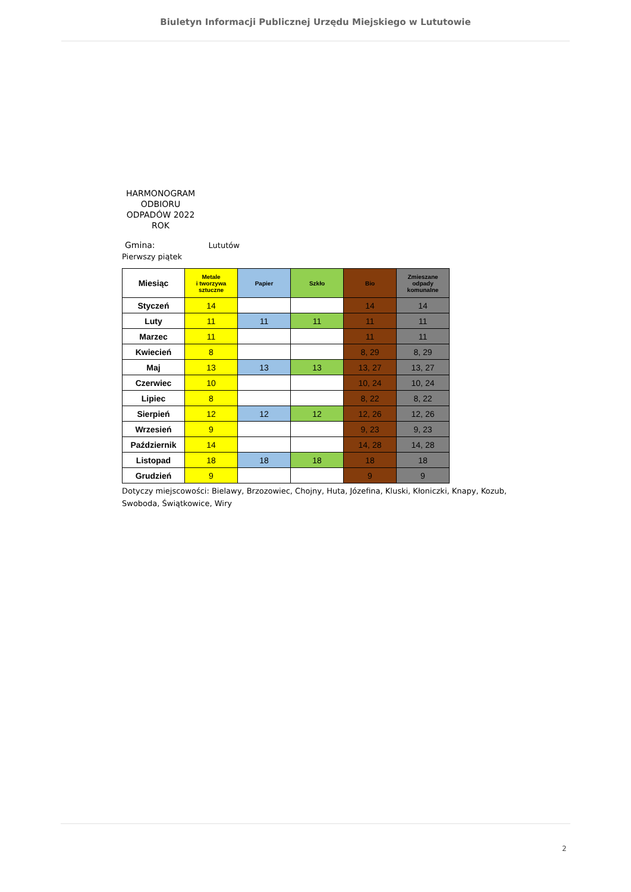Biuletyn Informacji Publicznej Urzędu Miejskiego w Lututowie
HARMONOGRAM ODBIORU ODPADÓW 2022 ROK
Gmina: Lututów
Pierwszy piątek
| Miesiąc | Metale i tworzywa sztuczne | Papier | Szkło | Bio | Zmieszane odpady komunalne |
| --- | --- | --- | --- | --- | --- |
| Styczeń | 14 | | | 14 | 14 |
| Luty | 11 | 11 | 11 | 11 | 11 |
| Marzec | 11 | | | 11 | 11 |
| Kwiecień | 8 | | | 8, 29 | 8, 29 |
| Maj | 13 | 13 | 13 | 13, 27 | 13, 27 |
| Czerwiec | 10 | | | 10, 24 | 10, 24 |
| Lipiec | 8 | | | 8, 22 | 8, 22 |
| Sierpień | 12 | 12 | 12 | 12, 26 | 12, 26 |
| Wrzesień | 9 | | | 9, 23 | 9, 23 |
| Październik | 14 | | | 14, 28 | 14, 28 |
| Listopad | 18 | 18 | 18 | 18 | 18 |
| Grudzień | 9 | | | 9 | 9 |
Dotyczy miejscowości: Bielawy, Brzozowiec, Chojny, Huta, Józefina, Kluski, Kłoniczki, Knapy, Kozub, Swoboda, Świątkowice, Wiry
2